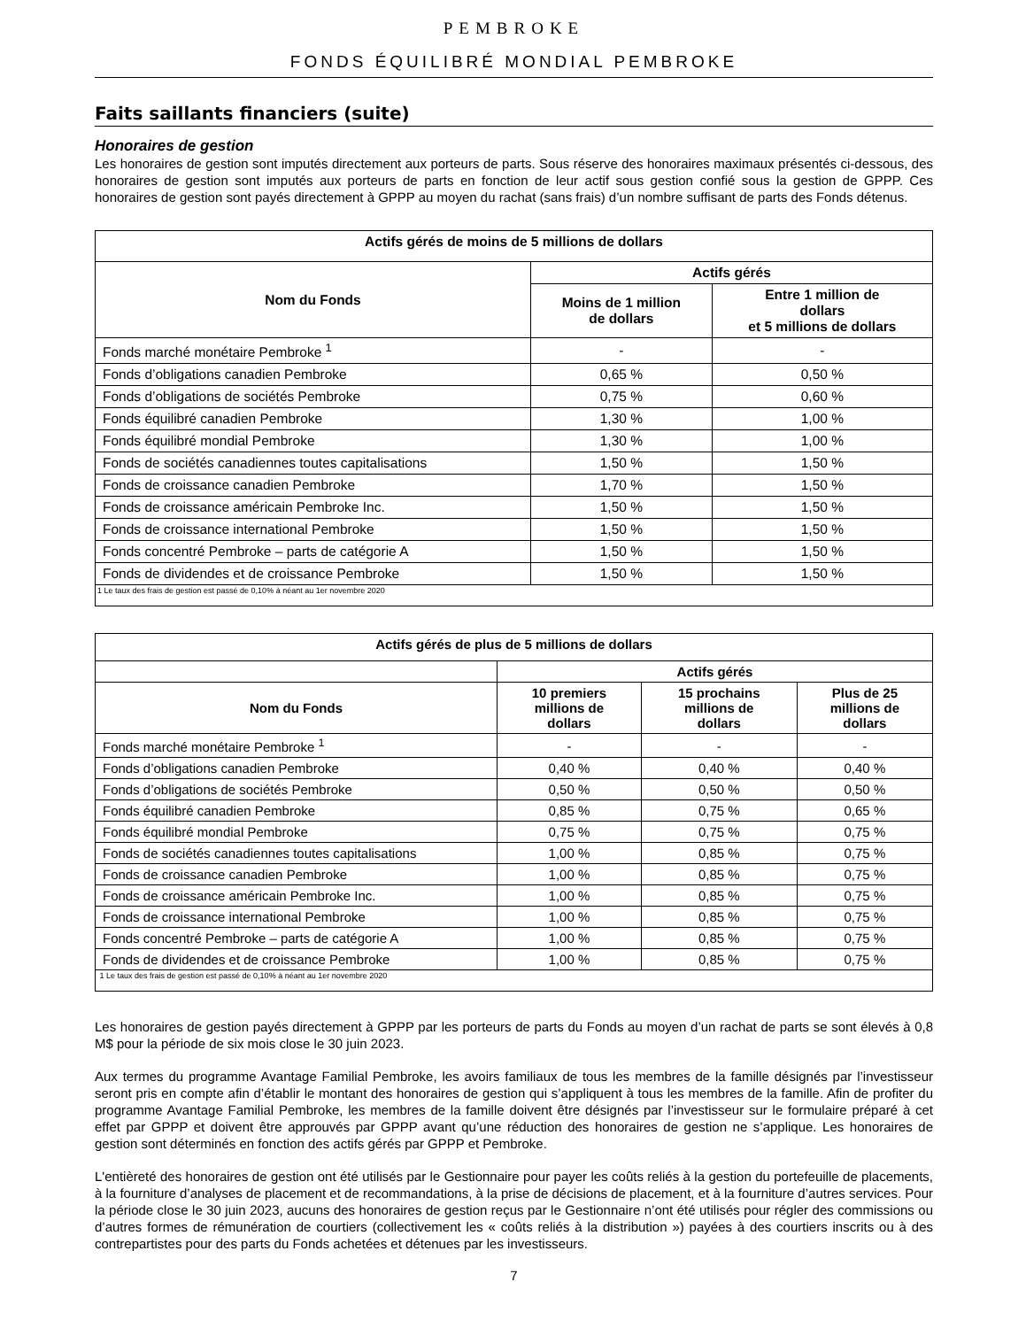PEMBROKE
FONDS ÉQUILIBRÉ MONDIAL PEMBROKE
Faits saillants financiers (suite)
Honoraires de gestion
Les honoraires de gestion sont imputés directement aux porteurs de parts. Sous réserve des honoraires maximaux présentés ci-dessous, des honoraires de gestion sont imputés aux porteurs de parts en fonction de leur actif sous gestion confié sous la gestion de GPPP. Ces honoraires de gestion sont payés directement à GPPP au moyen du rachat (sans frais) d’un nombre suffisant de parts des Fonds détenus.
| Actifs gérés de moins de 5 millions de dollars | | |
| --- | --- | --- |
| Nom du Fonds | Actifs gérés | |
| | Moins de 1 million de dollars | Entre 1 million de dollars et 5 millions de dollars |
| Fonds marché monétaire Pembroke <sup>1</sup> | - | - |
| Fonds d’obligations canadien Pembroke | 0,65 % | 0,50 % |
| Fonds d’obligations de sociétés Pembroke | 0,75 % | 0,60 % |
| Fonds équilibré canadien Pembroke | 1,30 % | 1,00 % |
| Fonds équilibré mondial Pembroke | 1,30 % | 1,00 % |
| Fonds de sociétés canadiennes toutes capitalisations | 1,50 % | 1,50 % |
| Fonds de croissance canadien Pembroke | 1,70 % | 1,50 % |
| Fonds de croissance américain Pembroke Inc. | 1,50 % | 1,50 % |
| Fonds de croissance international Pembroke | 1,50 % | 1,50 % |
| Fonds concentré Pembroke – parts de catégorie A | 1,50 % | 1,50 % |
| Fonds de dividendes et de croissance Pembroke | 1,50 % | 1,50 % |
| 1 Le taux des frais de gestion est passé de 0,10% à néant au 1er novembre 2020 | | |
| Actifs gérés de plus de 5 millions de dollars | | | |
| --- | --- | --- | --- |
| | Actifs gérés | | |
| Nom du Fonds | 10 premiers millions de dollars | 15 prochains millions de dollars | Plus de 25 millions de dollars |
| Fonds marché monétaire Pembroke <sup>1</sup> | - | - | - |
| Fonds d’obligations canadien Pembroke | 0,40 % | 0,40 % | 0,40 % |
| Fonds d’obligations de sociétés Pembroke | 0,50 % | 0,50 % | 0,50 % |
| Fonds équilibré canadien Pembroke | 0,85 % | 0,75 % | 0,65 % |
| Fonds équilibré mondial Pembroke | 0,75 % | 0,75 % | 0,75 % |
| Fonds de sociétés canadiennes toutes capitalisations | 1,00 % | 0,85 % | 0,75 % |
| Fonds de croissance canadien Pembroke | 1,00 % | 0,85 % | 0,75 % |
| Fonds de croissance américain Pembroke Inc. | 1,00 % | 0,85 % | 0,75 % |
| Fonds de croissance international Pembroke | 1,00 % | 0,85 % | 0,75 % |
| Fonds concentré Pembroke – parts de catégorie A | 1,00 % | 0,85 % | 0,75 % |
| Fonds de dividendes et de croissance Pembroke | 1,00 % | 0,85 % | 0,75 % |
| 1 Le taux des frais de gestion est passé de 0,10% à néant au 1er novembre 2020 | | | |
Les honoraires de gestion payés directement à GPPP par les porteurs de parts du Fonds au moyen d’un rachat de parts se sont élevés à 0,8 M$ pour la période de six mois close le 30 juin 2023.
Aux termes du programme Avantage Familial Pembroke, les avoirs familiaux de tous les membres de la famille désignés par l’investisseur seront pris en compte afin d’établir le montant des honoraires de gestion qui s’appliquent à tous les membres de la famille. Afin de profiter du programme Avantage Familial Pembroke, les membres de la famille doivent être désignés par l’investisseur sur le formulaire préparé à cet effet par GPPP et doivent être approuvés par GPPP avant qu’une réduction des honoraires de gestion ne s’applique. Les honoraires de gestion sont déterminés en fonction des actifs gérés par GPPP et Pembroke.
L'entièreté des honoraires de gestion ont été utilisés par le Gestionnaire pour payer les coûts reliés à la gestion du portefeuille de placements, à la fourniture d’analyses de placement et de recommandations, à la prise de décisions de placement, et à la fourniture d’autres services. Pour la période close le 30 juin 2023, aucuns des honoraires de gestion reçus par le Gestionnaire n’ont été utilisés pour régler des commissions ou d’autres formes de rémunération de courtiers (collectivement les « coûts reliés à la distribution ») payées à des courtiers inscrits ou à des contrepartistes pour des parts du Fonds achetées et détenues par les investisseurs.
7